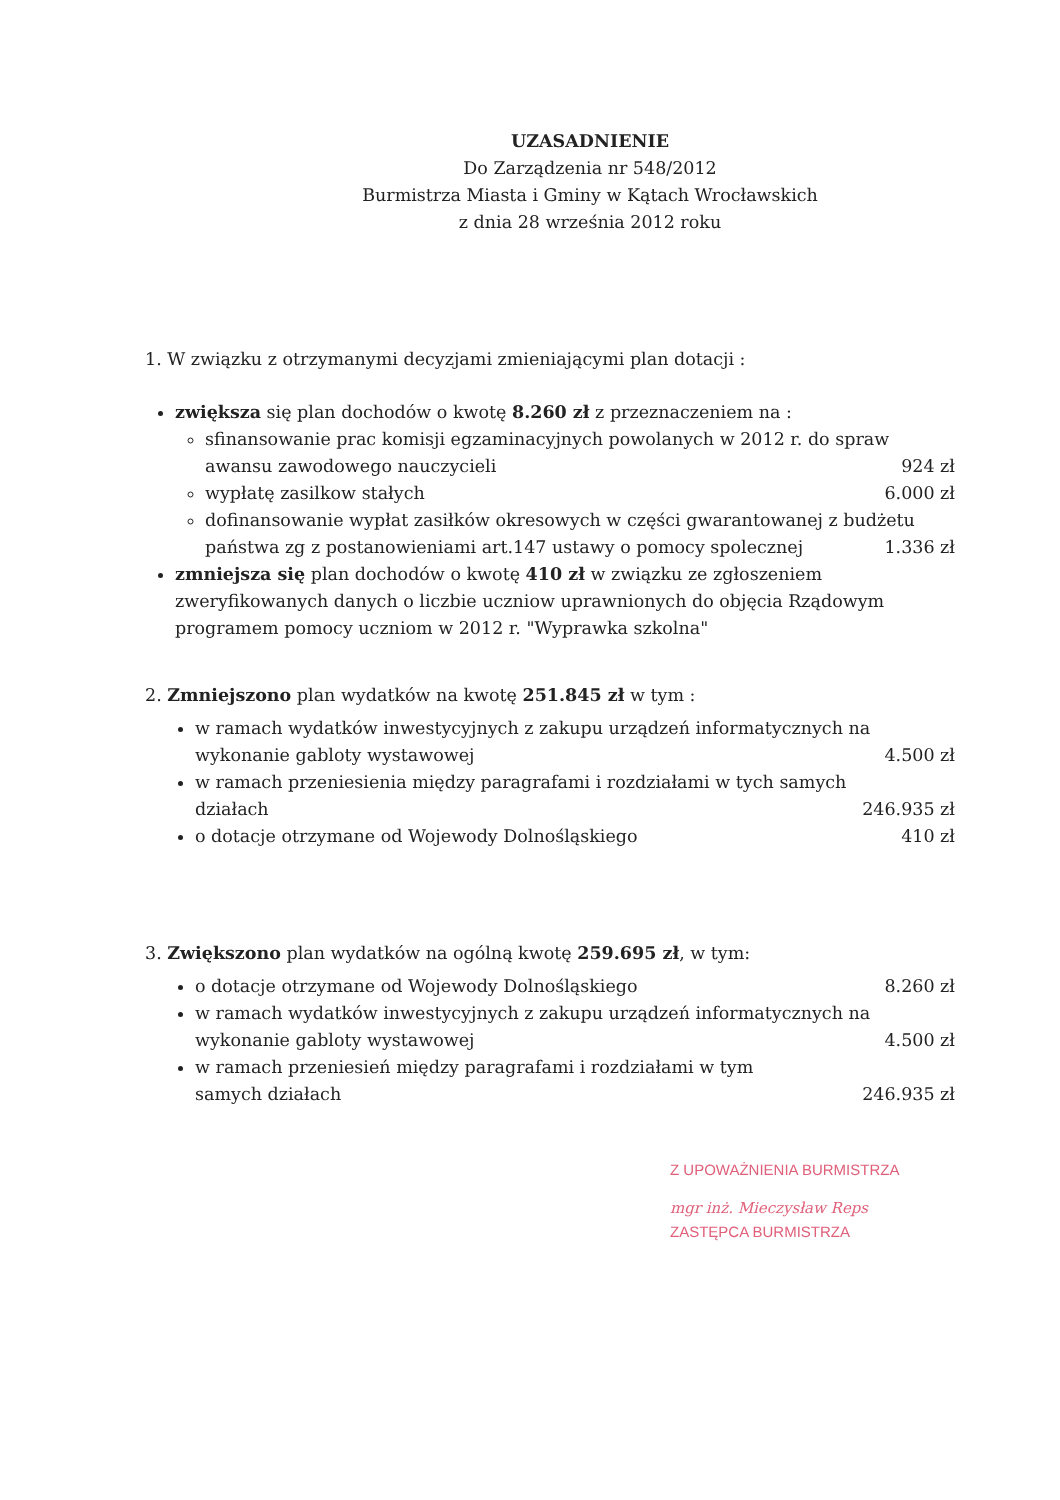UZASADNIENIE
Do Zarządzenia nr 548/2012
Burmistrza Miasta i Gminy w Kątach Wrocławskich
z dnia 28 września 2012 roku
1. W związku z otrzymanymi decyzjami zmieniającymi plan dotacji :
zwiększa się plan dochodów o kwotę 8.260 zł z przeznaczeniem na :
sfinansowanie prac komisji egzaminacyjnych powolanych w 2012 r. do spraw
awansu zawodowego nauczycieli 924 zł
wypłatę zasilkow stałych 6.000 zł
dofinansowanie wypłat zasiłków okresowych w części gwarantowanej z budżetu
państwa zg z postanowieniami art.147 ustawy o pomocy spolecznej 1.336 zł
zmniejsza się plan dochodów o kwotę 410 zł w związku ze zgłoszeniem zweryfikowanych danych o liczbie uczniow uprawnionych do objęcia Rządowym programem pomocy uczniom w 2012 r. "Wyprawka szkolna"
2. Zmniejszono plan wydatków na kwotę 251.845 zł w tym :
w ramach wydatków inwestycyjnych z zakupu urządzeń informatycznych na
wykonanie gabloty wystawowej 4.500 zł
w ramach przeniesienia między paragrafami i rozdziałami w tych samych
działach 246.935 zł
o dotacje otrzymane od Wojewody Dolnośląskiego 410 zł
3. Zwiększono plan wydatków na ogólną kwotę 259.695 zł, w tym:
o dotacje otrzymane od Wojewody Dolnośląskiego 8.260 zł
w ramach wydatków inwestycyjnych z zakupu urządzeń informatycznych na
wykonanie gabloty wystawowej 4.500 zł
w ramach przeniesień między paragrafami i rozdziałami w tym
samych działach 246.935 zł
Z UPOWAŻNIENIA BURMISTRZA
mgr inż. Mieczysław Reps
ZASTĘPCA BURMISTRZA